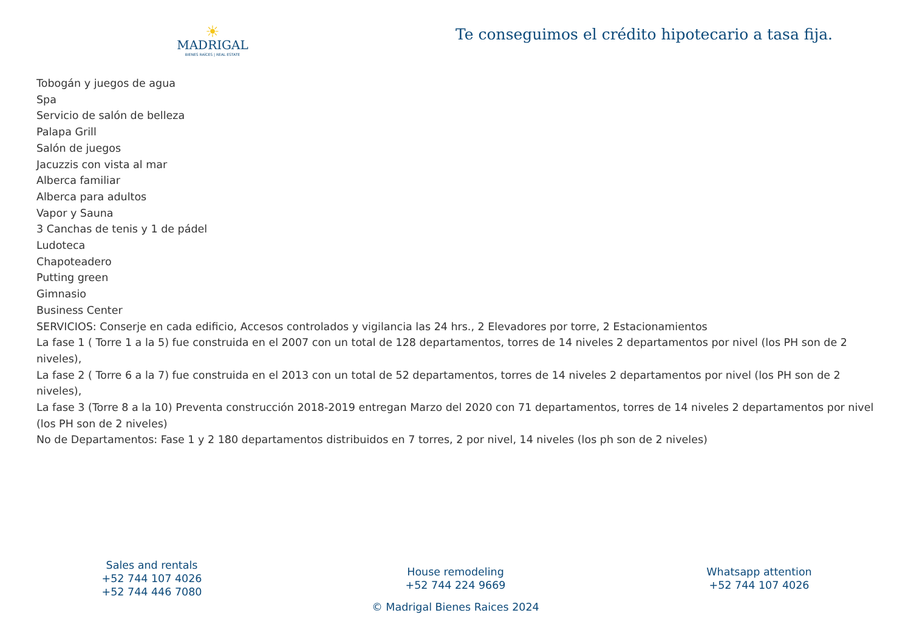☀
MADRIGAL
BIENES RAÍCES | REAL ESTATE
Te conseguimos el crédito hipotecario a tasa fija.
Tobogán y juegos de agua
Spa
Servicio de salón de belleza
Palapa Grill
Salón de juegos
Jacuzzis con vista al mar
Alberca familiar
Alberca para adultos
Vapor y Sauna
3 Canchas de tenis y 1 de pádel
Ludoteca
Chapoteadero
Putting green
Gimnasio
Business Center
SERVICIOS: Conserje en cada edificio, Accesos controlados y vigilancia las 24 hrs., 2 Elevadores por torre, 2 Estacionamientos
La fase 1 ( Torre 1 a la 5) fue construida en el 2007 con un total de 128 departamentos, torres de 14 niveles 2 departamentos por nivel (los PH son de 2 niveles),
La fase 2 ( Torre 6 a la 7) fue construida en el 2013 con un total de 52 departamentos, torres de 14 niveles 2 departamentos por nivel (los PH son de 2 niveles),
La fase 3 (Torre 8 a la 10) Preventa construcción 2018-2019 entregan Marzo del 2020 con 71 departamentos, torres de 14 niveles 2 departamentos por nivel (los PH son de 2 niveles)
No de Departamentos: Fase 1 y 2 180 departamentos distribuidos en 7 torres, 2 por nivel, 14 niveles (los ph son de 2 niveles)
Sales and rentals
+52 744 107 4026
+52 744 446 7080
House remodeling
+52 744 224 9669
Whatsapp attention
+52 744 107 4026
© Madrigal Bienes Raices 2024